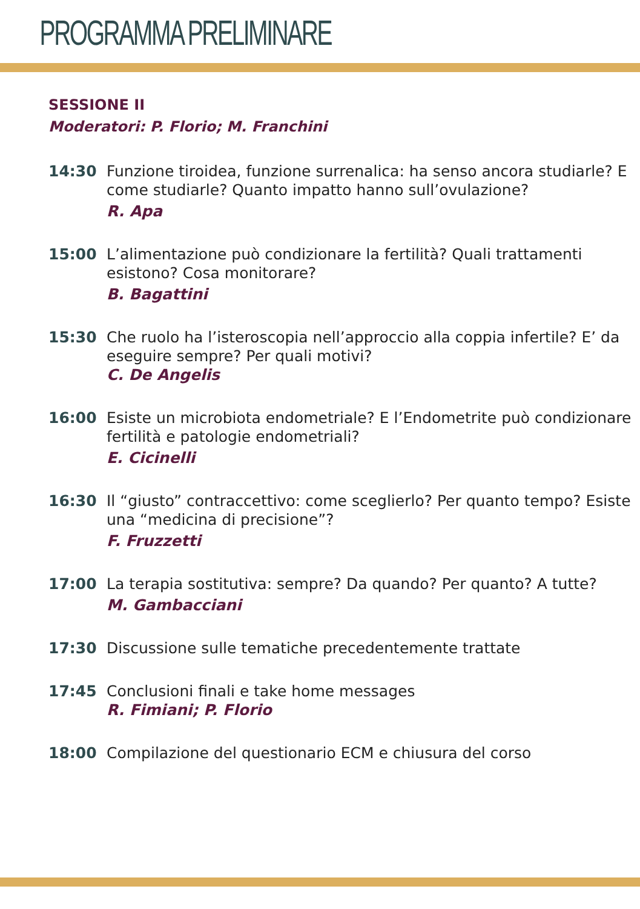PROGRAMMA PRELIMINARE
SESSIONE II
Moderatori: P. Florio; M. Franchini
14:30 Funzione tiroidea, funzione surrenalica: ha senso ancora studiarle? E come studiarle? Quanto impatto hanno sull’ovulazione?
R. Apa
15:00 L’alimentazione può condizionare la fertilità? Quali trattamenti esistono? Cosa monitorare?
B. Bagattini
15:30 Che ruolo ha l’isteroscopia nell’approccio alla coppia infertile? E’ da eseguire sempre? Per quali motivi?
C. De Angelis
16:00 Esiste un microbiota endometriale? E l’Endometrite può condizionare fertilità e patologie endometriali?
E. Cicinelli
16:30 Il “giusto” contraccettivo: come sceglierlo? Per quanto tempo? Esiste una “medicina di precisione”?
F. Fruzzetti
17:00 La terapia sostitutiva: sempre? Da quando? Per quanto? A tutte?
M. Gambacciani
17:30 Discussione sulle tematiche precedentemente trattate
17:45 Conclusioni finali e take home messages
R. Fimiani; P. Florio
18:00 Compilazione del questionario ECM e chiusura del corso